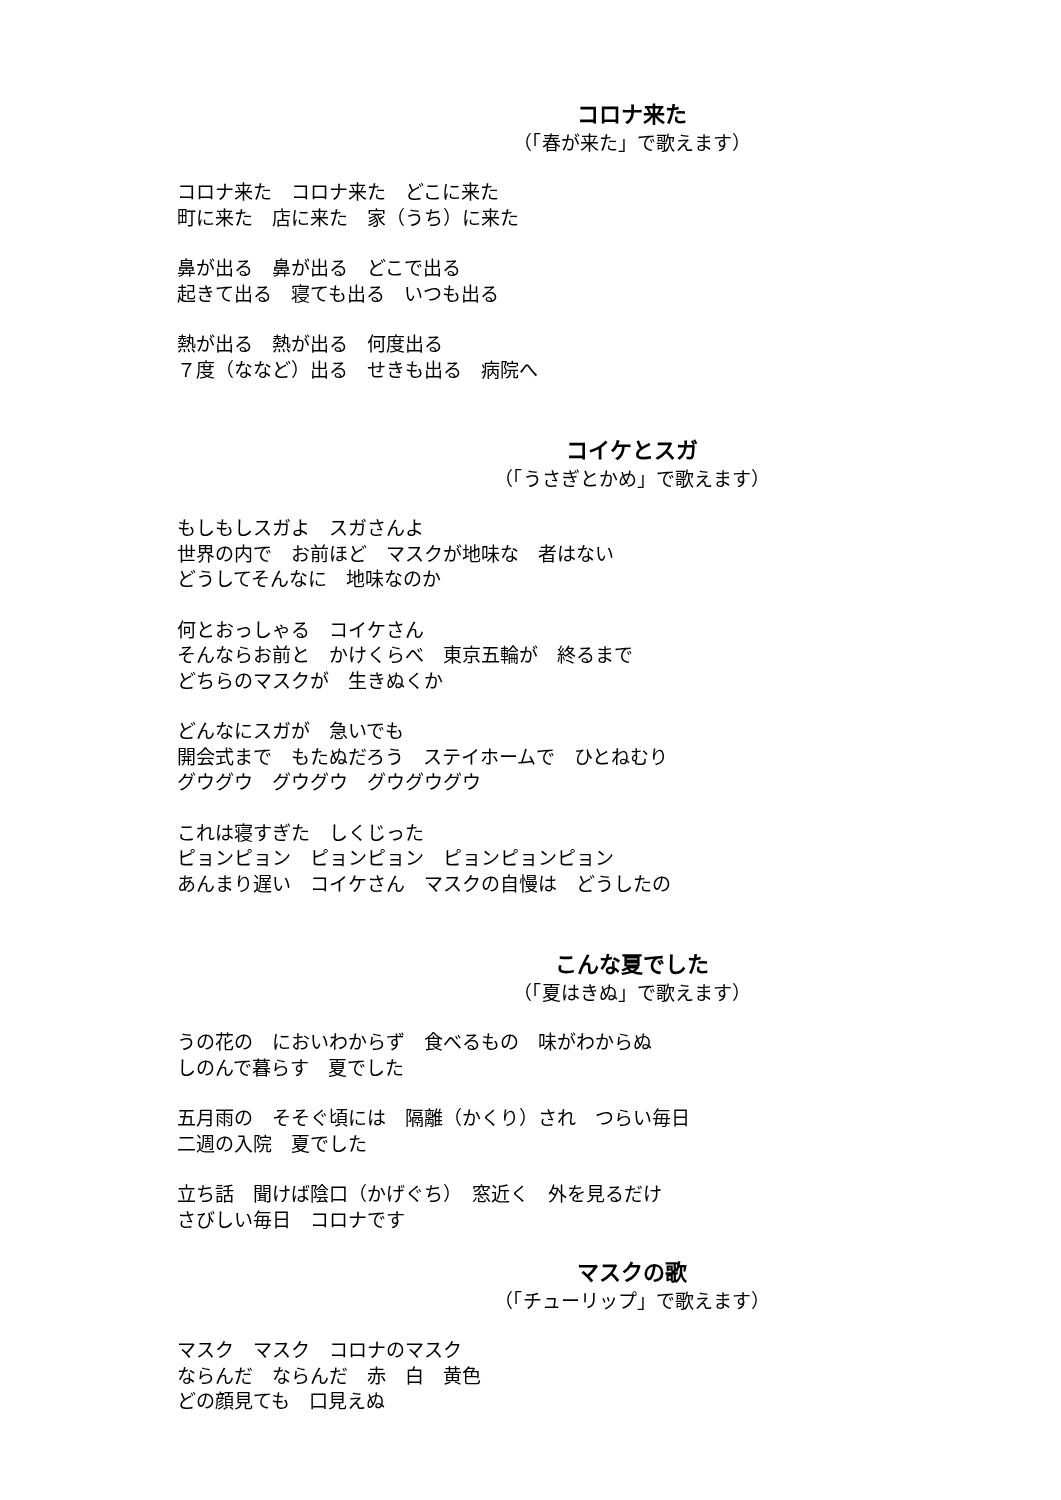コロナ来た
（「春が来た」で歌えます）
コロナ来た　コロナ来た　どこに来た
町に来た　店に来た　家（うち）に来た
鼻が出る　鼻が出る　どこで出る
起きて出る　寝ても出る　いつも出る
熱が出る　熱が出る　何度出る
７度（ななど）出る　せきも出る　病院へ
コイケとスガ
（「うさぎとかめ」で歌えます）
もしもしスガよ　スガさんよ
世界の内で　お前ほど　マスクが地味な　者はない
どうしてそんなに　地味なのか
何とおっしゃる　コイケさん
そんならお前と　かけくらべ　東京五輪が　終るまで
どちらのマスクが　生きぬくか
どんなにスガが　急いでも
開会式まで　もたぬだろう　ステイホームで　ひとねむり
グウグウ　グウグウ　グウグウグウ
これは寝すぎた　しくじった
ピョンピョン　ピョンピョン　ピョンピョンピョン
あんまり遅い　コイケさん　マスクの自慢は　どうしたの
こんな夏でした
（「夏はきぬ」で歌えます）
うの花の　においわからず　食べるもの　味がわからぬ
しのんで暮らす　夏でした
五月雨の　そそぐ頃には　隔離（かくり）され　つらい毎日
二週の入院　夏でした
立ち話　聞けば陰口（かげぐち）　窓近く　外を見るだけ
さびしい毎日　コロナです
マスクの歌
（「チューリップ」で歌えます）
マスク　マスク　コロナのマスク
ならんだ　ならんだ　赤　白　黄色
どの顔見ても　口見えぬ